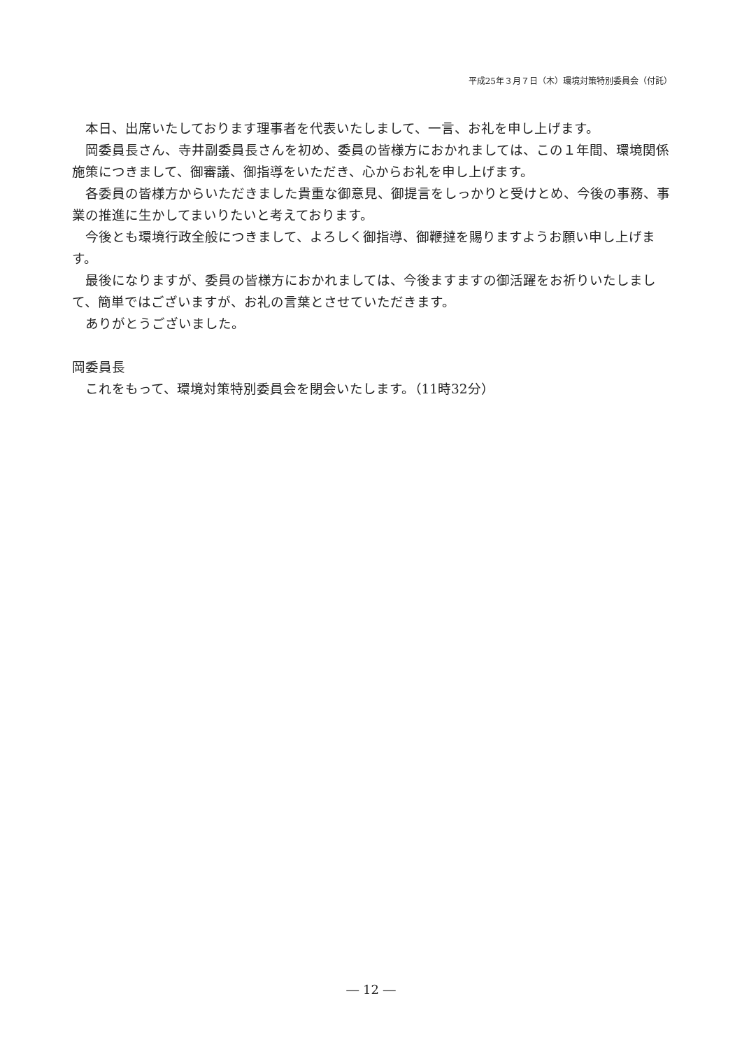平成25年３月７日（木）環境対策特別委員会（付託）
本日、出席いたしております理事者を代表いたしまして、一言、お礼を申し上げます。
岡委員長さん、寺井副委員長さんを初め、委員の皆様方におかれましては、この１年間、環境関係施策につきまして、御審議、御指導をいただき、心からお礼を申し上げます。
各委員の皆様方からいただきました貴重な御意見、御提言をしっかりと受けとめ、今後の事務、事業の推進に生かしてまいりたいと考えております。
今後とも環境行政全般につきまして、よろしく御指導、御鞭撻を賜りますようお願い申し上げます。
最後になりますが、委員の皆様方におかれましては、今後ますますの御活躍をお祈りいたしまして、簡単ではございますが、お礼の言葉とさせていただきます。
ありがとうございました。
岡委員長
これをもって、環境対策特別委員会を閉会いたします。（11時32分）
― 12 ―